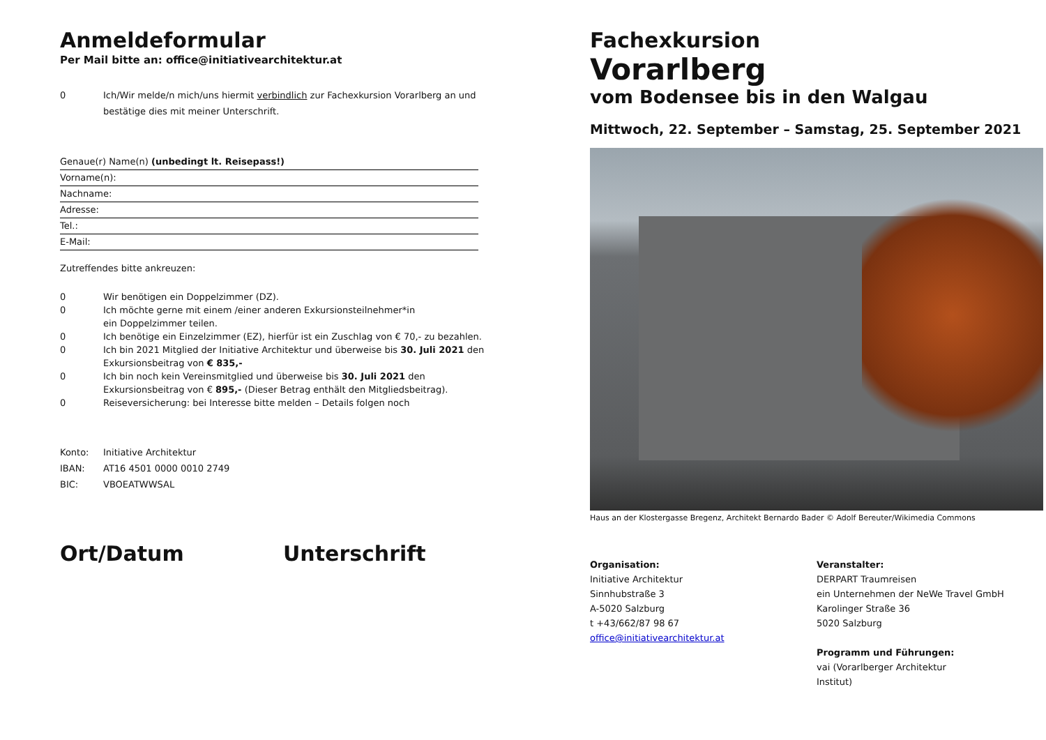Anmeldeformular
Per Mail bitte an: office@initiativearchitektur.at
0 Ich/Wir melde/n mich/uns hiermit verbindlich zur Fachexkursion Vorarlberg an und bestätige dies mit meiner Unterschrift.
Genaue(r) Name(n) (unbedingt lt. Reisepass!)
Vorname(n):
Nachname:
Adresse:
Tel.:
E-Mail:
Zutreffendes bitte ankreuzen:
0 Wir benötigen ein Doppelzimmer (DZ).
0 Ich möchte gerne mit einem /einer anderen Exkursionsteilnehmer*in
ein Doppelzimmer teilen.
0 Ich benötige ein Einzelzimmer (EZ), hierfür ist ein Zuschlag von € 70,- zu bezahlen.
0 Ich bin 2021 Mitglied der Initiative Architektur und überweise bis 30. Juli 2021 den Exkursionsbeitrag von € 835,-
0 Ich bin noch kein Vereinsmitglied und überweise bis 30. Juli 2021 den Exkursionsbeitrag von € 895,- (Dieser Betrag enthält den Mitgliedsbeitrag).
0 Reiseversicherung: bei Interesse bitte melden – Details folgen noch
Konto: Initiative Architektur
IBAN: AT16 4501 0000 0010 2749
BIC: VBOEATWWSAL
Ort/Datum Unterschrift
Fachexkursion
Vorarlberg
vom Bodensee bis in den Walgau
Mittwoch, 22. September – Samstag, 25. September 2021
Haus an der Klostergasse Bregenz, Architekt Bernardo Bader © Adolf Bereuter/Wikimedia Commons
Organisation:
Initiative Architektur
Sinnhubstraße 3
A-5020 Salzburg
t +43/662/87 98 67
office@initiativearchitektur.at
Veranstalter:
DERPART Traumreisen
ein Unternehmen der NeWe Travel GmbH
Karolinger Straße 36
5020 Salzburg
Programm und Führungen:
vai (Vorarlberger Architektur
Institut)